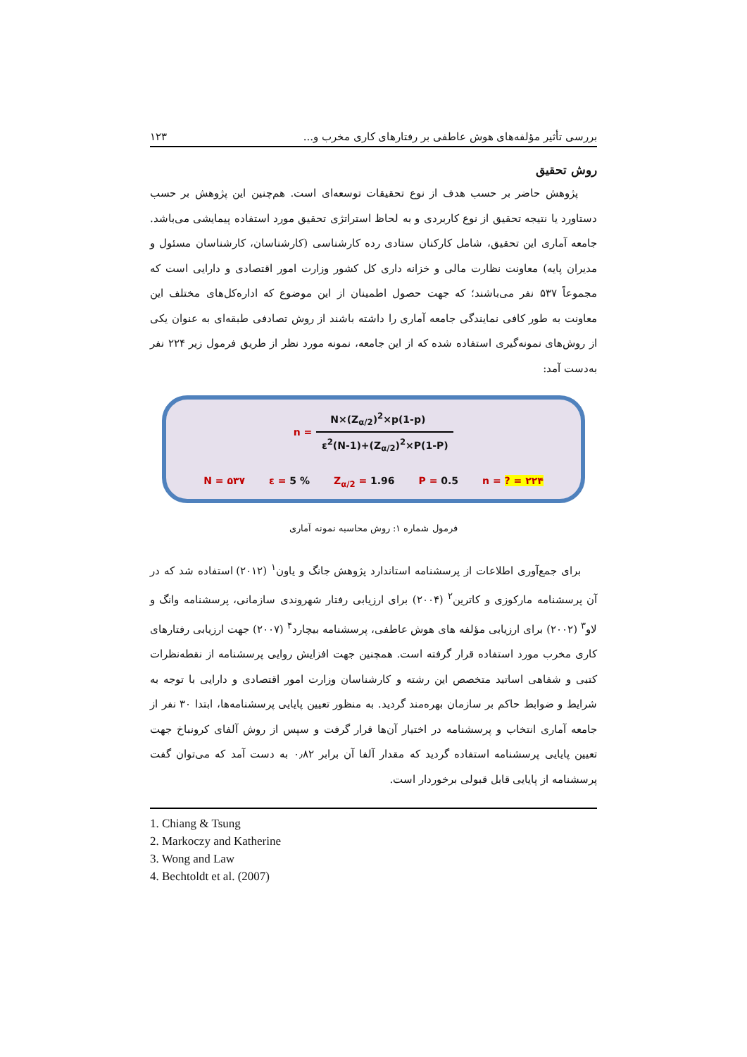بررسی تأثیر مؤلفه‌های هوش عاطفی بر رفتارهای کاری مخرب و... ۱۲۳
روش تحقیق
پژوهش حاضر بر حسب هدف از نوع تحقیقات توسعه‌ای است. هم‌چنین این پژوهش بر حسب دستاورد یا نتیجه تحقیق از نوع کاربردی و به لحاظ استراتژی تحقیق مورد استفاده پیمایشی می‌باشد. جامعه آماری این تحقیق، شامل کارکنان ستادی رده کارشناسی (کارشناسان، کارشناسان مسئول و مدیران پایه) معاونت نظارت مالی و خزانه داری کل کشور وزارت امور اقتصادی و دارایی است که مجموعاً ۵۳۷ نفر می‌باشند؛ که جهت حصول اطمینان از این موضوع که اداره‌کل‌های مختلف این معاونت به طور کافی نمایندگی جامعه آماری را داشته باشند از روش تصادفی طبقه‌ای به عنوان یکی از روش‌های نمونه‌گیری استفاده شده که از این جامعه، نمونه مورد نظر از طریق فرمول زیر ۲۲۴ نفر به‌دست آمد:
n =
N×(Z<sub>α/2</sub>)<sup>2</sup>×p(1-p)
ε<sup>2</sup>(N-1)+(Z<sub>α/2</sub>)<sup>2</sup>×P(1-P)
N = ۵۳۷ ε = 5 % Z<sub>α/2</sub> = 1.96 P = 0.5 n = ? = ۲۲۴
فرمول شماره ۱: روش محاسبه نمونه آماری
برای جمع‌آوری اطلاعات از پرسشنامه استاندارد پژوهش جانگ و یاون<sup>۱</sup> (۲۰۱۲) استفاده شد که در آن پرسشنامه مارکوزی و کاترین<sup>۲</sup> (۲۰۰۴) برای ارزیابی رفتار شهروندی سازمانی، پرسشنامه وانگ و لاو<sup>۳</sup> (۲۰۰۲) برای ارزیابی مؤلفه های هوش عاطفی، پرسشنامه بیچارد<sup>۴</sup> (۲۰۰۷) جهت ارزیابی رفتارهای کاری مخرب مورد استفاده قرار گرفته است. همچنین جهت افزایش روایی پرسشنامه از نقطه‌نظرات کتبی و شفاهی اساتید متخصص این رشته و کارشناسان وزارت امور اقتصادی و دارایی با توجه به شرایط و ضوابط حاکم بر سازمان بهره‌مند گردید. به منظور تعیین پایایی پرسشنامه‌ها، ابتدا ۳۰ نفر از جامعه آماری انتخاب و پرسشنامه در اختیار آن‌ها قرار گرفت و سپس از روش آلفای کرونباخ جهت تعیین پایایی پرسشنامه استفاده گردید که مقدار آلفا آن برابر ۰٫۸۲ به دست آمد که می‌توان گفت پرسشنامه از پایایی قابل قبولی برخوردار است.
1. Chiang & Tsung
2. Markoczy and Katherine
3. Wong and Law
4. Bechtoldt et al. (2007)